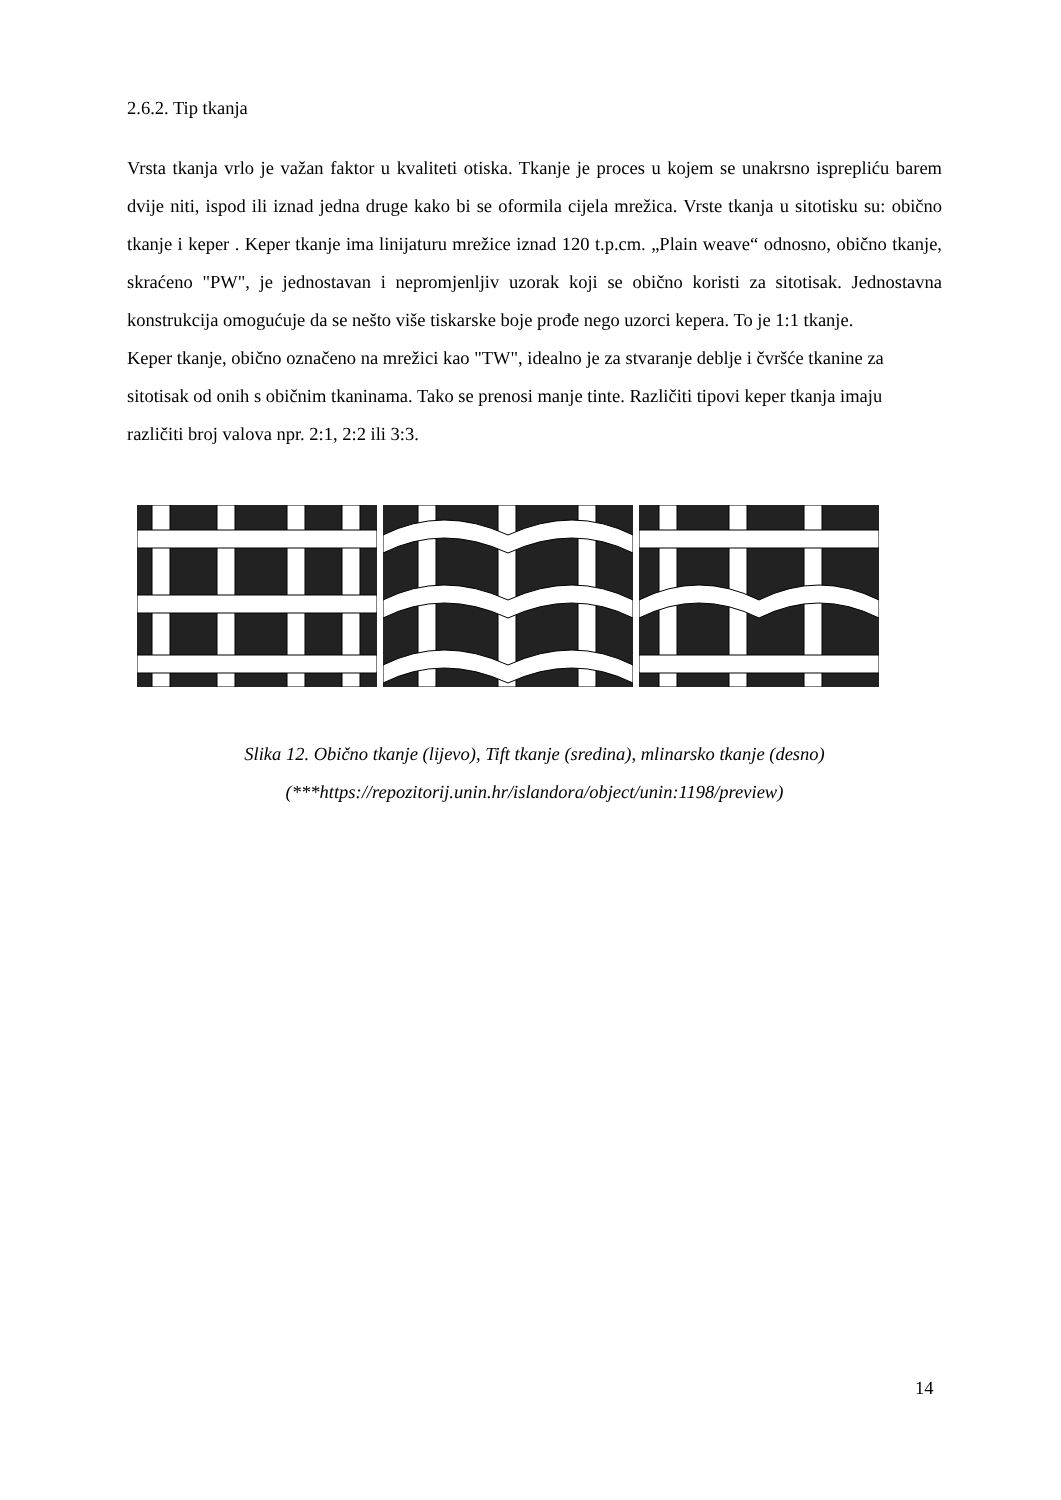2.6.2. Tip tkanja
Vrsta tkanja vrlo je važan faktor u kvaliteti otiska. Tkanje je proces u kojem se unakrsno isprepliću barem dvije niti, ispod ili iznad jedna druge kako bi se oformila cijela mrežica. Vrste tkanja u sitotisku su: obično tkanje i keper . Keper tkanje ima linijaturu mrežice iznad 120 t.p.cm. „Plain weave“ odnosno, obično tkanje, skraćeno "PW", je jednostavan i nepromjenljiv uzorak koji se obično koristi za sitotisak. Jednostavna konstrukcija omogućuje da se nešto više tiskarske boje prođe nego uzorci kepera. To je 1:1 tkanje.
Keper tkanje, obično označeno na mrežici kao "TW", idealno je za stvaranje deblje i čvršće tkanine za sitotisak od onih s običnim tkaninama. Tako se prenosi manje tinte. Različiti tipovi keper tkanja imaju različiti broj valova npr. 2:1, 2:2 ili 3:3.
Slika 12. Obično tkanje (lijevo), Tift tkanje (sredina), mlinarsko tkanje (desno)
(***https://repozitorij.unin.hr/islandora/object/unin:1198/preview)
14